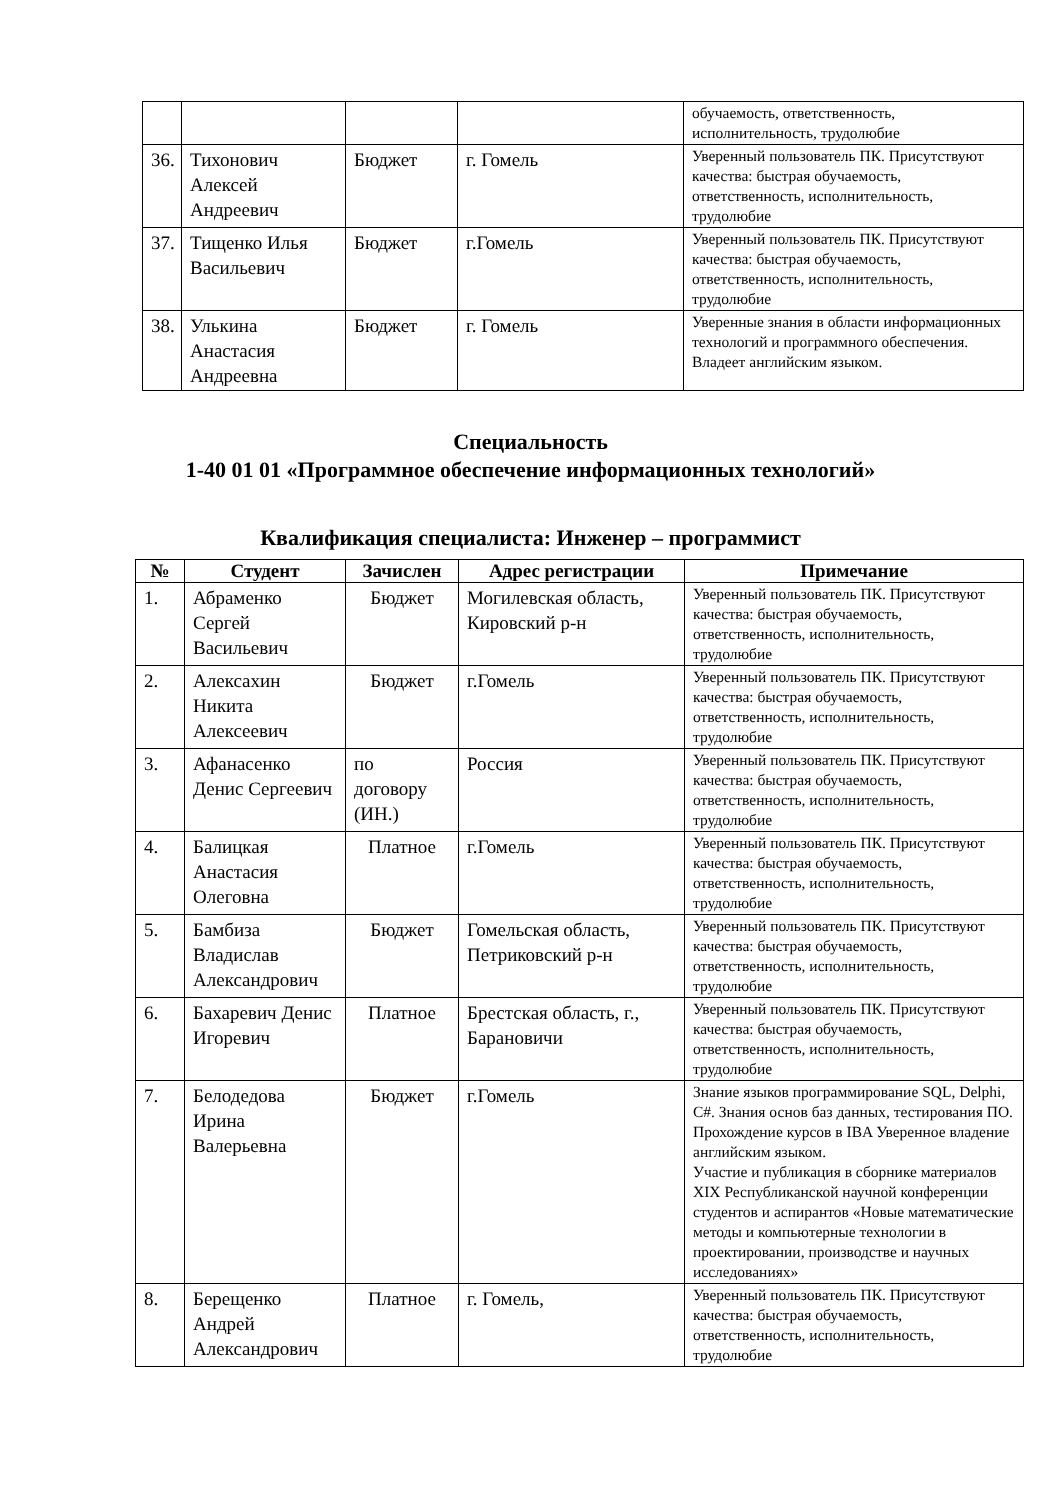| | | | | обучаемость, ответственность, исполнительность, трудолюбие |
| 36. | Тихонович Алексей Андреевич | Бюджет | г. Гомель | Уверенный пользователь ПК. Присутствуют качества: быстрая обучаемость, ответственность, исполнительность, трудолюбие |
| 37. | Тищенко Илья Васильевич | Бюджет | г.Гомель | Уверенный пользователь ПК. Присутствуют качества: быстрая обучаемость, ответственность, исполнительность, трудолюбие |
| 38. | Улькина Анастасия Андреевна | Бюджет | г. Гомель | Уверенные знания в области информационных технологий и программного обеспечения. Владеет английским языком. |
Специальность
1-40 01 01 «Программное обеспечение информационных технологий»
Квалификация специалиста: Инженер – программист
| № | Студент | Зачислен | Адрес регистрации | Примечание |
| --- | --- | --- | --- | --- |
| 1. | Абраменко Сергей Васильевич | Бюджет | Могилевская область, Кировский р-н | Уверенный пользователь ПК. Присутствуют качества: быстрая обучаемость, ответственность, исполнительность, трудолюбие |
| 2. | Алексахин Никита Алексеевич | Бюджет | г.Гомель | Уверенный пользователь ПК. Присутствуют качества: быстрая обучаемость, ответственность, исполнительность, трудолюбие |
| 3. | Афанасенко Денис Сергеевич | по договору (ИН.) | Россия | Уверенный пользователь ПК. Присутствуют качества: быстрая обучаемость, ответственность, исполнительность, трудолюбие |
| 4. | Балицкая Анастасия Олеговна | Платное | г.Гомель | Уверенный пользователь ПК. Присутствуют качества: быстрая обучаемость, ответственность, исполнительность, трудолюбие |
| 5. | Бамбиза Владислав Александрович | Бюджет | Гомельская область, Петриковский р-н | Уверенный пользователь ПК. Присутствуют качества: быстрая обучаемость, ответственность, исполнительность, трудолюбие |
| 6. | Бахаревич Денис Игоревич | Платное | Брестская область, г., Барановичи | Уверенный пользователь ПК. Присутствуют качества: быстрая обучаемость, ответственность, исполнительность, трудолюбие |
| 7. | Белодедова Ирина Валерьевна | Бюджет | г.Гомель | Знание языков программирование SQL, Delphi, C#. Знания основ баз данных, тестирования ПО. Прохождение курсов в IBA Уверенное владение английским языком. Участие и публикация в сборнике материалов XIX Республиканской научной конференции студентов и аспирантов «Новые математические методы и компьютерные технологии в проектировании, производстве и научных исследованиях» |
| 8. | Берещенко Андрей Александрович | Платное | г. Гомель, | Уверенный пользователь ПК. Присутствуют качества: быстрая обучаемость, ответственность, исполнительность, трудолюбие |